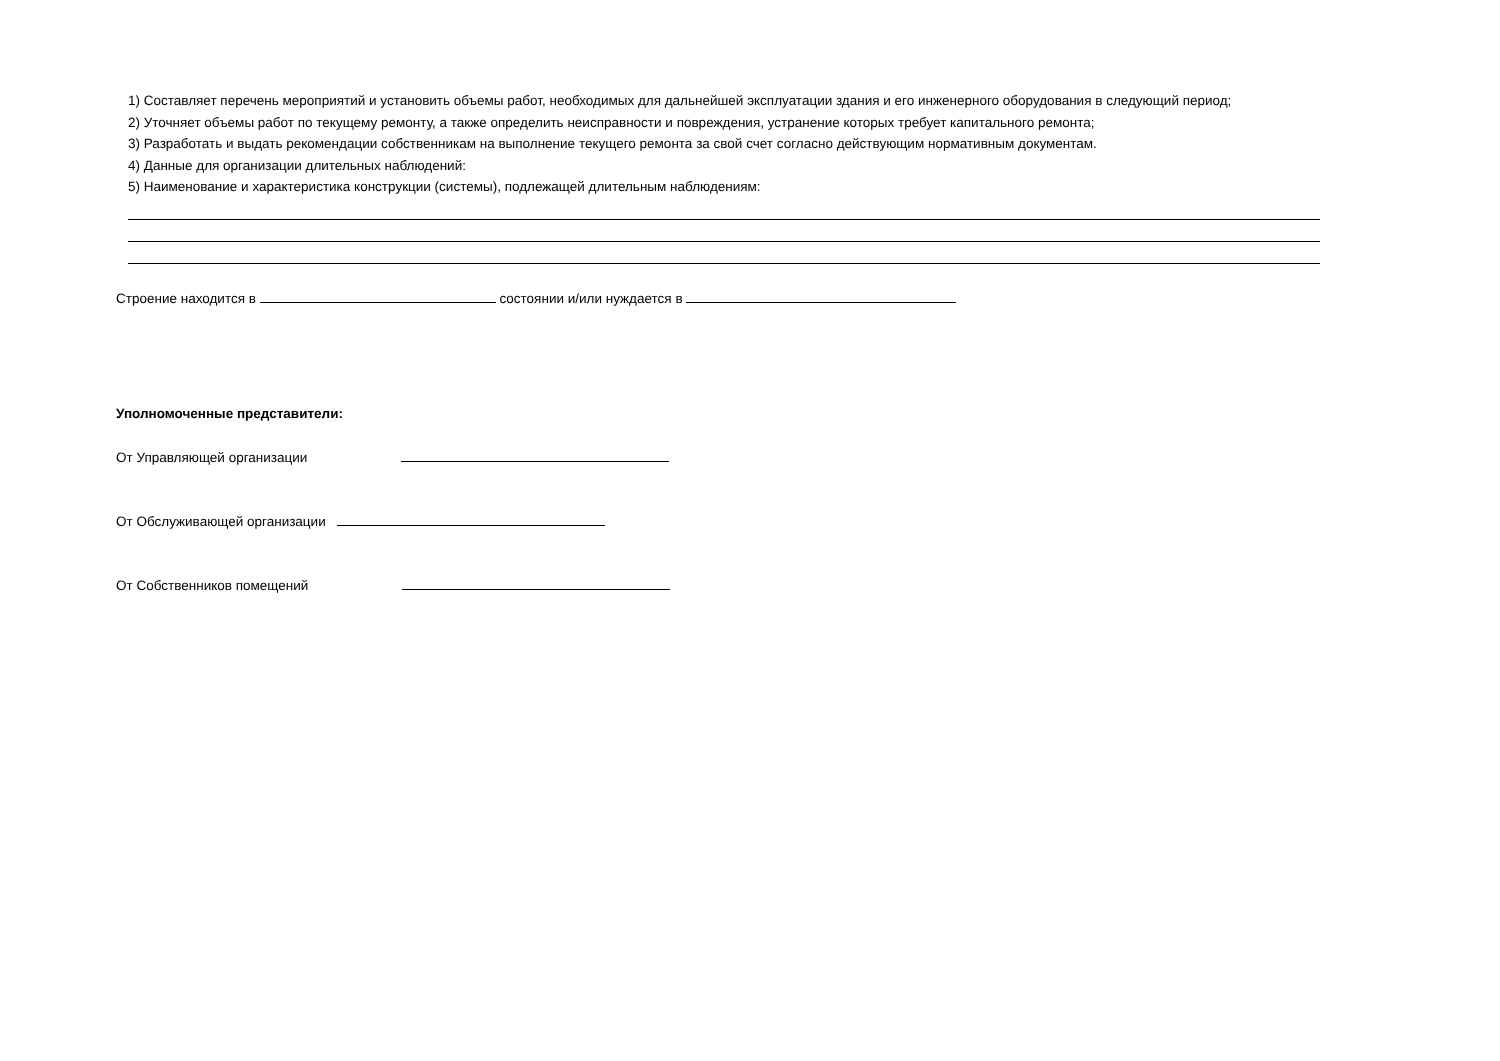1) Составляет перечень мероприятий и установить объемы работ, необходимых для дальнейшей эксплуатации здания и его инженерного оборудования в следующий период;
2) Уточняет объемы работ по текущему ремонту, а также определить неисправности и повреждения, устранение которых требует капитального ремонта;
3) Разработать и выдать рекомендации собственникам на выполнение текущего ремонта за свой счет согласно действующим нормативным документам.
4) Данные для организации длительных наблюдений:
5) Наименование и характеристика конструкции (системы), подлежащей длительным наблюдениям:
Строение находится в состоянии и/или нуждается в
Уполномоченные представители:
От Управляющей организации
От Обслуживающей организации
От Собственников помещений